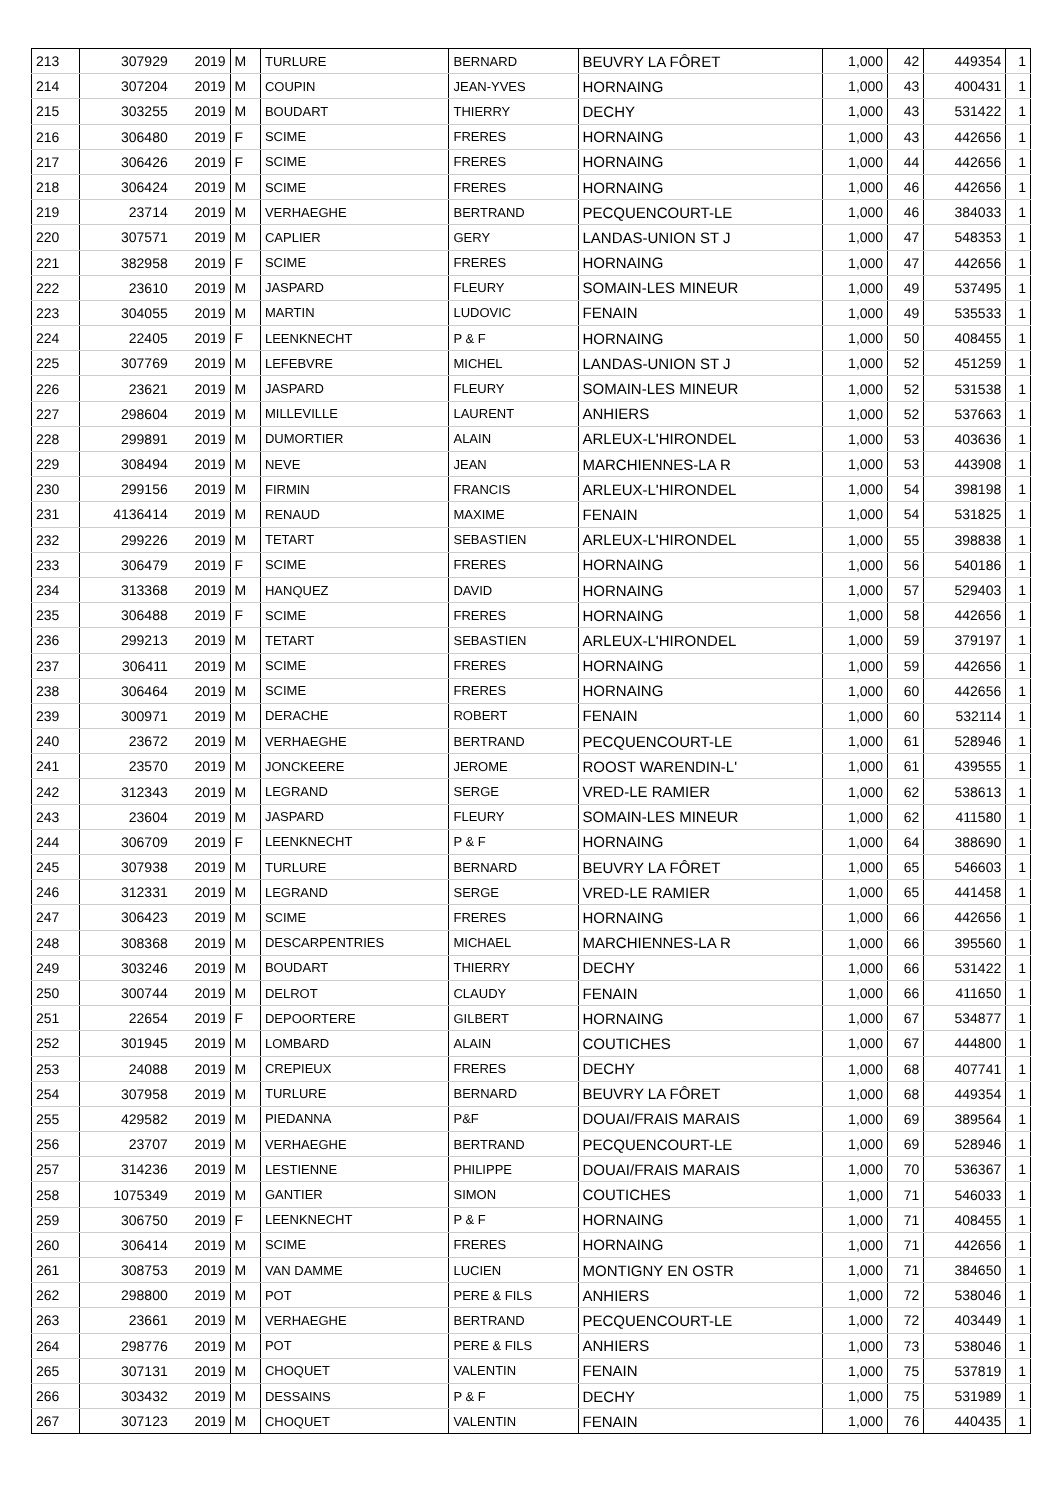| 213 | 307929 | 2019 | M | TURLURE | BERNARD | BEUVRY LA FÔRET | 1,000 | 42 | 449354 | 1 |
| 214 | 307204 | 2019 | M | COUPIN | JEAN-YVES | HORNAING | 1,000 | 43 | 400431 | 1 |
| 215 | 303255 | 2019 | M | BOUDART | THIERRY | DECHY | 1,000 | 43 | 531422 | 1 |
| 216 | 306480 | 2019 | F | SCIME | FRERES | HORNAING | 1,000 | 43 | 442656 | 1 |
| 217 | 306426 | 2019 | F | SCIME | FRERES | HORNAING | 1,000 | 44 | 442656 | 1 |
| 218 | 306424 | 2019 | M | SCIME | FRERES | HORNAING | 1,000 | 46 | 442656 | 1 |
| 219 | 23714 | 2019 | M | VERHAEGHE | BERTRAND | PECQUENCOURT-LE | 1,000 | 46 | 384033 | 1 |
| 220 | 307571 | 2019 | M | CAPLIER | GERY | LANDAS-UNION ST J | 1,000 | 47 | 548353 | 1 |
| 221 | 382958 | 2019 | F | SCIME | FRERES | HORNAING | 1,000 | 47 | 442656 | 1 |
| 222 | 23610 | 2019 | M | JASPARD | FLEURY | SOMAIN-LES MINEUR | 1,000 | 49 | 537495 | 1 |
| 223 | 304055 | 2019 | M | MARTIN | LUDOVIC | FENAIN | 1,000 | 49 | 535533 | 1 |
| 224 | 22405 | 2019 | F | LEENKNECHT | P & F | HORNAING | 1,000 | 50 | 408455 | 1 |
| 225 | 307769 | 2019 | M | LEFEBVRE | MICHEL | LANDAS-UNION ST J | 1,000 | 52 | 451259 | 1 |
| 226 | 23621 | 2019 | M | JASPARD | FLEURY | SOMAIN-LES MINEUR | 1,000 | 52 | 531538 | 1 |
| 227 | 298604 | 2019 | M | MILLEVILLE | LAURENT | ANHIERS | 1,000 | 52 | 537663 | 1 |
| 228 | 299891 | 2019 | M | DUMORTIER | ALAIN | ARLEUX-L'HIRONDEL | 1,000 | 53 | 403636 | 1 |
| 229 | 308494 | 2019 | M | NEVE | JEAN | MARCHIENNES-LA R | 1,000 | 53 | 443908 | 1 |
| 230 | 299156 | 2019 | M | FIRMIN | FRANCIS | ARLEUX-L'HIRONDEL | 1,000 | 54 | 398198 | 1 |
| 231 | 4136414 | 2019 | M | RENAUD | MAXIME | FENAIN | 1,000 | 54 | 531825 | 1 |
| 232 | 299226 | 2019 | M | TETART | SEBASTIEN | ARLEUX-L'HIRONDEL | 1,000 | 55 | 398838 | 1 |
| 233 | 306479 | 2019 | F | SCIME | FRERES | HORNAING | 1,000 | 56 | 540186 | 1 |
| 234 | 313368 | 2019 | M | HANQUEZ | DAVID | HORNAING | 1,000 | 57 | 529403 | 1 |
| 235 | 306488 | 2019 | F | SCIME | FRERES | HORNAING | 1,000 | 58 | 442656 | 1 |
| 236 | 299213 | 2019 | M | TETART | SEBASTIEN | ARLEUX-L'HIRONDEL | 1,000 | 59 | 379197 | 1 |
| 237 | 306411 | 2019 | M | SCIME | FRERES | HORNAING | 1,000 | 59 | 442656 | 1 |
| 238 | 306464 | 2019 | M | SCIME | FRERES | HORNAING | 1,000 | 60 | 442656 | 1 |
| 239 | 300971 | 2019 | M | DERACHE | ROBERT | FENAIN | 1,000 | 60 | 532114 | 1 |
| 240 | 23672 | 2019 | M | VERHAEGHE | BERTRAND | PECQUENCOURT-LE | 1,000 | 61 | 528946 | 1 |
| 241 | 23570 | 2019 | M | JONCKEERE | JEROME | ROOST WARENDIN-L' | 1,000 | 61 | 439555 | 1 |
| 242 | 312343 | 2019 | M | LEGRAND | SERGE | VRED-LE RAMIER | 1,000 | 62 | 538613 | 1 |
| 243 | 23604 | 2019 | M | JASPARD | FLEURY | SOMAIN-LES MINEUR | 1,000 | 62 | 411580 | 1 |
| 244 | 306709 | 2019 | F | LEENKNECHT | P & F | HORNAING | 1,000 | 64 | 388690 | 1 |
| 245 | 307938 | 2019 | M | TURLURE | BERNARD | BEUVRY LA FÔRET | 1,000 | 65 | 546603 | 1 |
| 246 | 312331 | 2019 | M | LEGRAND | SERGE | VRED-LE RAMIER | 1,000 | 65 | 441458 | 1 |
| 247 | 306423 | 2019 | M | SCIME | FRERES | HORNAING | 1,000 | 66 | 442656 | 1 |
| 248 | 308368 | 2019 | M | DESCARPENTRIES | MICHAEL | MARCHIENNES-LA R | 1,000 | 66 | 395560 | 1 |
| 249 | 303246 | 2019 | M | BOUDART | THIERRY | DECHY | 1,000 | 66 | 531422 | 1 |
| 250 | 300744 | 2019 | M | DELROT | CLAUDY | FENAIN | 1,000 | 66 | 411650 | 1 |
| 251 | 22654 | 2019 | F | DEPOORTERE | GILBERT | HORNAING | 1,000 | 67 | 534877 | 1 |
| 252 | 301945 | 2019 | M | LOMBARD | ALAIN | COUTICHES | 1,000 | 67 | 444800 | 1 |
| 253 | 24088 | 2019 | M | CREPIEUX | FRERES | DECHY | 1,000 | 68 | 407741 | 1 |
| 254 | 307958 | 2019 | M | TURLURE | BERNARD | BEUVRY LA FÔRET | 1,000 | 68 | 449354 | 1 |
| 255 | 429582 | 2019 | M | PIEDANNA | P&F | DOUAI/FRAIS MARAIS | 1,000 | 69 | 389564 | 1 |
| 256 | 23707 | 2019 | M | VERHAEGHE | BERTRAND | PECQUENCOURT-LE | 1,000 | 69 | 528946 | 1 |
| 257 | 314236 | 2019 | M | LESTIENNE | PHILIPPE | DOUAI/FRAIS MARAIS | 1,000 | 70 | 536367 | 1 |
| 258 | 1075349 | 2019 | M | GANTIER | SIMON | COUTICHES | 1,000 | 71 | 546033 | 1 |
| 259 | 306750 | 2019 | F | LEENKNECHT | P & F | HORNAING | 1,000 | 71 | 408455 | 1 |
| 260 | 306414 | 2019 | M | SCIME | FRERES | HORNAING | 1,000 | 71 | 442656 | 1 |
| 261 | 308753 | 2019 | M | VAN DAMME | LUCIEN | MONTIGNY EN OSTR | 1,000 | 71 | 384650 | 1 |
| 262 | 298800 | 2019 | M | POT | PERE & FILS | ANHIERS | 1,000 | 72 | 538046 | 1 |
| 263 | 23661 | 2019 | M | VERHAEGHE | BERTRAND | PECQUENCOURT-LE | 1,000 | 72 | 403449 | 1 |
| 264 | 298776 | 2019 | M | POT | PERE & FILS | ANHIERS | 1,000 | 73 | 538046 | 1 |
| 265 | 307131 | 2019 | M | CHOQUET | VALENTIN | FENAIN | 1,000 | 75 | 537819 | 1 |
| 266 | 303432 | 2019 | M | DESSAINS | P & F | DECHY | 1,000 | 75 | 531989 | 1 |
| 267 | 307123 | 2019 | M | CHOQUET | VALENTIN | FENAIN | 1,000 | 76 | 440435 | 1 |